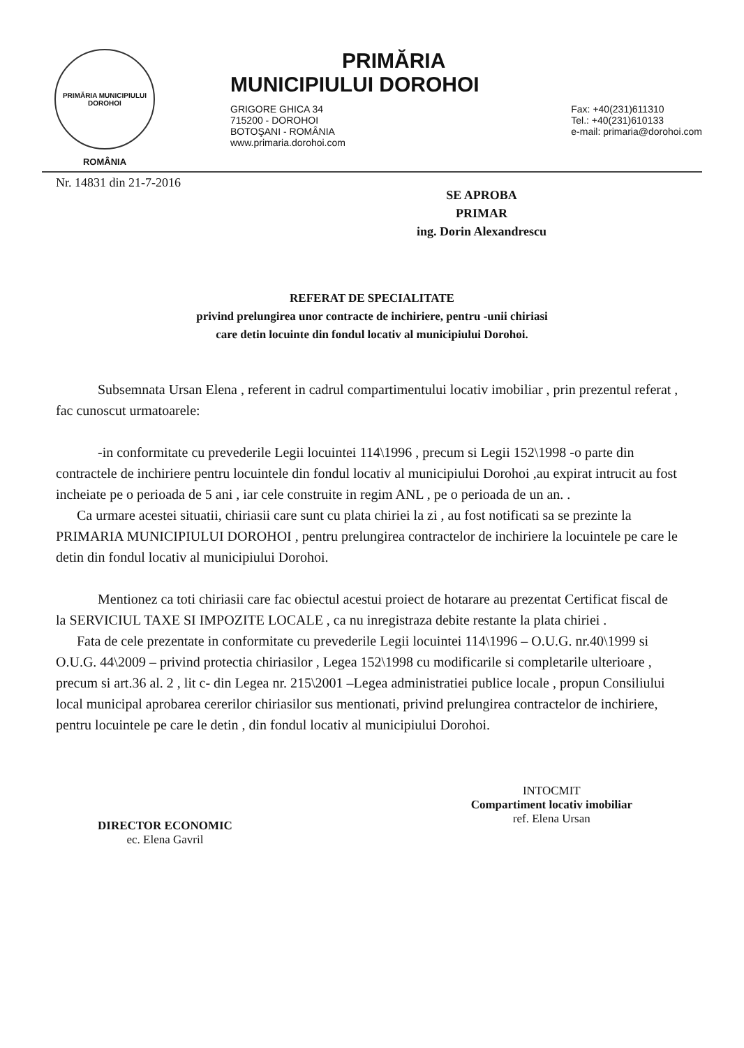PRIMĂRIA MUNICIPIULUI DOROHOI
ROMÂNIA
PRIMĂRIA
MUNICIPIULUI DOROHOI
GRIGORE GHICA 34
715200 - DOROHOI
BOTOŞANI - ROMÂNIA
www.primaria.dorohoi.com
Fax: +40(231)611310
Tel.: +40(231)610133
e-mail: primaria@dorohoi.com
Nr. 14831 din 21-7-2016
SE APROBA
PRIMAR
ing. Dorin Alexandrescu
REFERAT DE SPECIALITATE
privind prelungirea unor contracte de inchiriere, pentru -unii chiriasi
care detin locuinte din fondul locativ al municipiului Dorohoi.
Subsemnata Ursan Elena , referent in cadrul compartimentului locativ imobiliar , prin prezentul referat , fac cunoscut urmatoarele:
-in conformitate cu prevederile Legii locuintei 114\1996 , precum si Legii 152\1998 -o parte din contractele de inchiriere pentru locuintele din fondul locativ al municipiului Dorohoi ,au expirat intrucit au fost incheiate pe o perioada de 5 ani , iar cele construite in regim ANL , pe o perioada de un an. .
Ca urmare acestei situatii, chiriasii care sunt cu plata chiriei la zi , au fost notificati sa se prezinte la PRIMARIA MUNICIPIULUI DOROHOI , pentru prelungirea contractelor de inchiriere la locuintele pe care le detin din fondul locativ al municipiului Dorohoi.
Mentionez ca toti chiriasii care fac obiectul acestui proiect de hotarare au prezentat Certificat fiscal de la SERVICIUL TAXE SI IMPOZITE LOCALE , ca nu inregistraza debite restante la plata chiriei .
Fata de cele prezentate in conformitate cu prevederile Legii locuintei 114\1996 – O.U.G. nr.40\1999 si O.U.G. 44\2009 – privind protectia chiriasilor , Legea 152\1998 cu modificarile si completarile ulterioare , precum si art.36 al. 2 , lit c- din Legea nr. 215\2001 –Legea administratiei publice locale , propun Consiliului local municipal aprobarea cererilor chiriasilor sus mentionati, privind prelungirea contractelor de inchiriere, pentru locuintele pe care le detin , din fondul locativ al municipiului Dorohoi.
DIRECTOR ECONOMIC
ec. Elena Gavril
INTOCMIT
Compartiment locativ imobiliar
ref. Elena Ursan